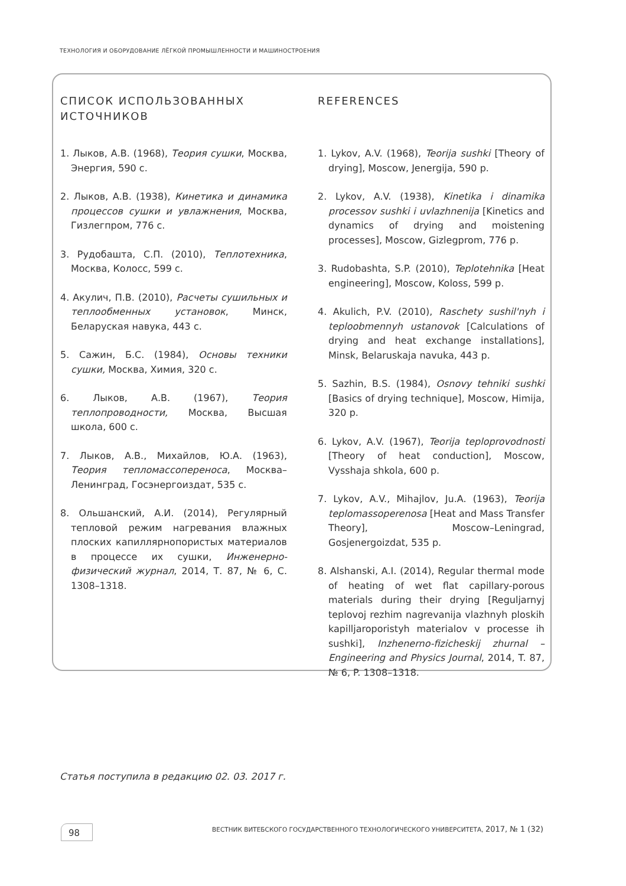ТЕХНОЛОГИЯ И ОБОРУДОВАНИЕ ЛЁГКОЙ ПРОМЫШЛЕННОСТИ И МАШИНОСТРОЕНИЯ
СПИСОК ИСПОЛЬЗОВАННЫХ ИСТОЧНИКОВ
1. Лыков, А.В. (1968), Теория сушки, Москва, Энергия, 590 с.
2. Лыков, А.В. (1938), Кинетика и динамика процессов сушки и увлажнения, Москва, Гизлегпром, 776 с.
3. Рудобашта, С.П. (2010), Теплотехника, Москва, Колосс, 599 с.
4. Акулич, П.В. (2010), Расчеты сушильных и теплообменных установок, Минск, Беларуская навука, 443 с.
5. Сажин, Б.С. (1984), Основы техники сушки, Москва, Химия, 320 с.
6. Лыков, А.В. (1967), Теория теплопроводности, Москва, Высшая школа, 600 с.
7. Лыков, А.В., Михайлов, Ю.А. (1963), Теория тепломассопереноса, Москва–Ленинград, Госэнергоиздат, 535 с.
8. Ольшанский, А.И. (2014), Регулярный тепловой режим нагревания влажных плоских капиллярнопористых материалов в процессе их сушки, Инженерно-физический журнал, 2014, Т. 87, № 6, С. 1308–1318.
REFERENCES
1. Lykov, A.V. (1968), Teorija sushki [Theory of drying], Moscow, Jenergija, 590 p.
2. Lykov, A.V. (1938), Kinetika i dinamika processov sushki i uvlazhnenija [Kinetics and dynamics of drying and moistening processes], Moscow, Gizlegprom, 776 p.
3. Rudobashta, S.P. (2010), Teplotehnika [Heat engineering], Moscow, Koloss, 599 p.
4. Akulich, P.V. (2010), Raschety sushil'nyh i teploobmennyh ustanovok [Calculations of drying and heat exchange installations], Minsk, Belaruskaja navuka, 443 p.
5. Sazhin, B.S. (1984), Osnovy tehniki sushki [Basics of drying technique], Moscow, Himija, 320 p.
6. Lykov, A.V. (1967), Teorija teploprovodnosti [Theory of heat conduction], Moscow, Vysshaja shkola, 600 p.
7. Lykov, A.V., Mihajlov, Ju.A. (1963), Teorija teplomassoperenosa [Heat and Mass Transfer Theory], Moscow–Leningrad, Gosjenergoizdat, 535 p.
8. Alshanski, A.I. (2014), Regular thermal mode of heating of wet flat capillary-porous materials during their drying [Reguljarnyj teplovoj rezhim nagrevanija vlazhnyh ploskih kapilljaroporistyh materialov v processe ih sushki], Inzhenerno-fizicheskij zhurnal – Engineering and Physics Journal, 2014, T. 87, № 6, P. 1308–1318.
Статья поступила в редакцию 02. 03. 2017 г.
98
ВЕСТНИК ВИТЕБСКОГО ГОСУДАРСТВЕННОГО ТЕХНОЛОГИЧЕСКОГО УНИВЕРСИТЕТА, 2017, № 1 (32)